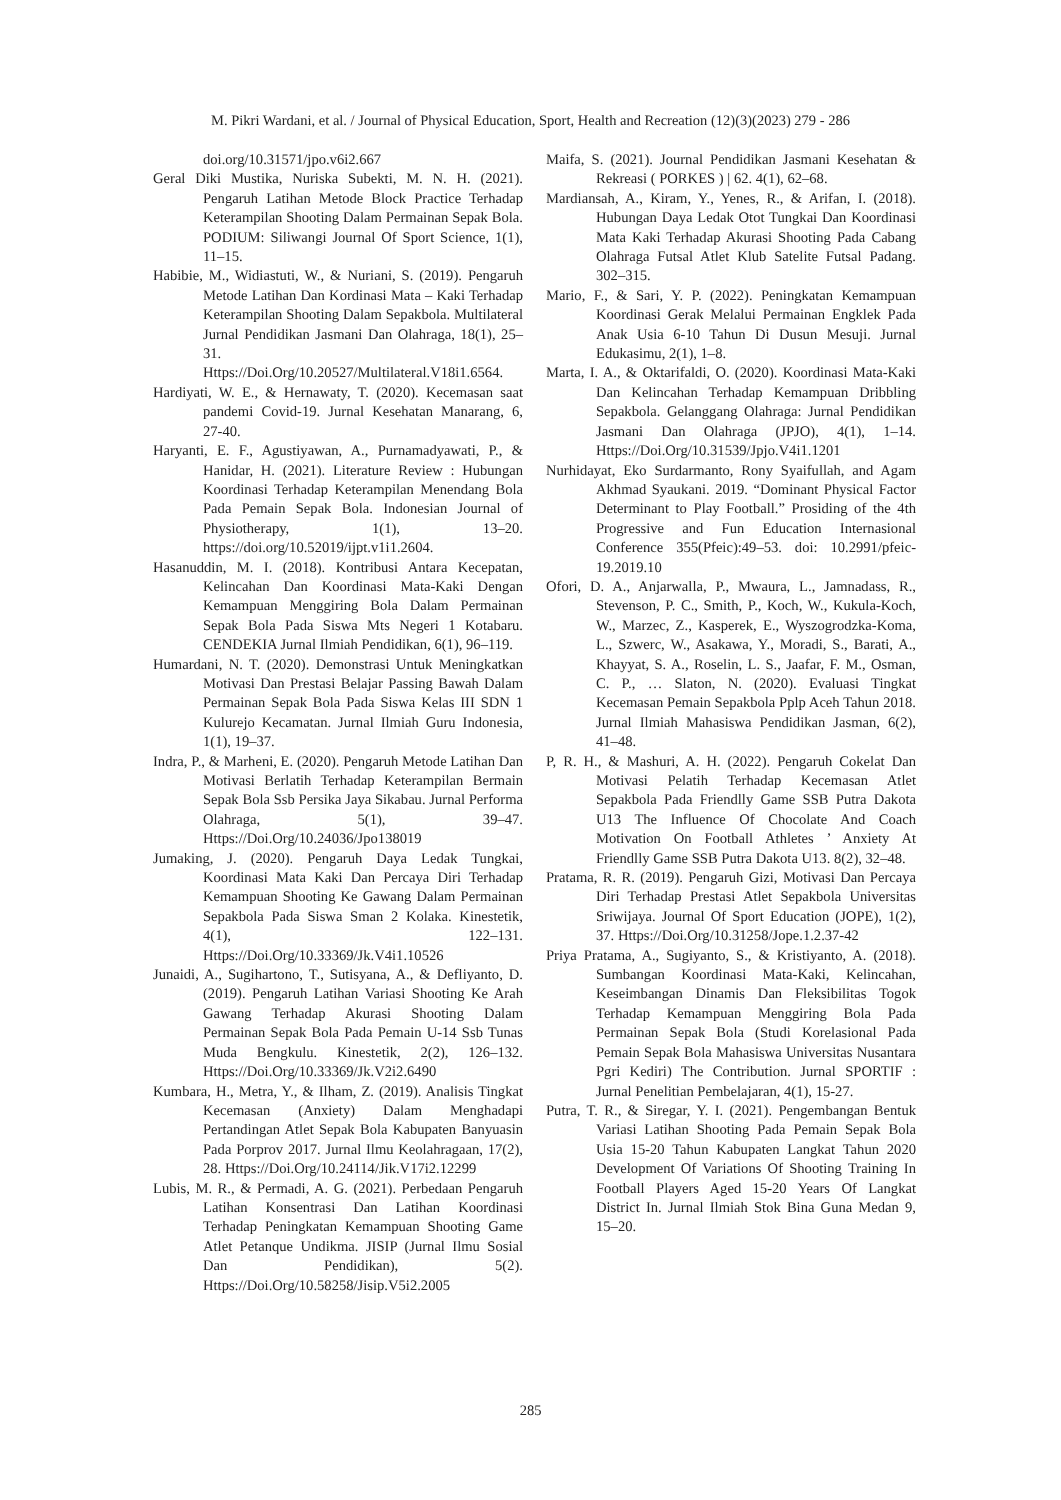M. Pikri Wardani, et al. / Journal of Physical Education, Sport, Health and Recreation (12)(3)(2023) 279 - 286
doi.org/10.31571/jpo.v6i2.667
Geral Diki Mustika, Nuriska Subekti, M. N. H. (2021). Pengaruh Latihan Metode Block Practice Terhadap Keterampilan Shooting Dalam Permainan Sepak Bola. PODIUM: Siliwangi Journal Of Sport Science, 1(1), 11–15.
Habibie, M., Widiastuti, W., & Nuriani, S. (2019). Pengaruh Metode Latihan Dan Kordinasi Mata – Kaki Terhadap Keterampilan Shooting Dalam Sepakbola. Multilateral Jurnal Pendidikan Jasmani Dan Olahraga, 18(1), 25–31. Https://Doi.Org/10.20527/Multilateral.V18i1.6564.
Hardiyati, W. E., & Hernawaty, T. (2020). Kecemasan saat pandemi Covid-19. Jurnal Kesehatan Manarang, 6, 27-40.
Haryanti, E. F., Agustiyawan, A., Purnamadyawati, P., & Hanidar, H. (2021). Literature Review : Hubungan Koordinasi Terhadap Keterampilan Menendang Bola Pada Pemain Sepak Bola. Indonesian Journal of Physiotherapy, 1(1), 13–20. https://doi.org/10.52019/ijpt.v1i1.2604.
Hasanuddin, M. I. (2018). Kontribusi Antara Kecepatan, Kelincahan Dan Koordinasi Mata-Kaki Dengan Kemampuan Menggiring Bola Dalam Permainan Sepak Bola Pada Siswa Mts Negeri 1 Kotabaru. CENDEKIA Jurnal Ilmiah Pendidikan, 6(1), 96–119.
Humardani, N. T. (2020). Demonstrasi Untuk Meningkatkan Motivasi Dan Prestasi Belajar Passing Bawah Dalam Permainan Sepak Bola Pada Siswa Kelas III SDN 1 Kulurejo Kecamatan. Jurnal Ilmiah Guru Indonesia, 1(1), 19–37.
Indra, P., & Marheni, E. (2020). Pengaruh Metode Latihan Dan Motivasi Berlatih Terhadap Keterampilan Bermain Sepak Bola Ssb Persika Jaya Sikabau. Jurnal Performa Olahraga, 5(1), 39–47. Https://Doi.Org/10.24036/Jpo138019
Jumaking, J. (2020). Pengaruh Daya Ledak Tungkai, Koordinasi Mata Kaki Dan Percaya Diri Terhadap Kemampuan Shooting Ke Gawang Dalam Permainan Sepakbola Pada Siswa Sman 2 Kolaka. Kinestetik, 4(1), 122–131. Https://Doi.Org/10.33369/Jk.V4i1.10526
Junaidi, A., Sugihartono, T., Sutisyana, A., & Defliyanto, D. (2019). Pengaruh Latihan Variasi Shooting Ke Arah Gawang Terhadap Akurasi Shooting Dalam Permainan Sepak Bola Pada Pemain U-14 Ssb Tunas Muda Bengkulu. Kinestetik, 2(2), 126–132. Https://Doi.Org/10.33369/Jk.V2i2.6490
Kumbara, H., Metra, Y., & Ilham, Z. (2019). Analisis Tingkat Kecemasan (Anxiety) Dalam Menghadapi Pertandingan Atlet Sepak Bola Kabupaten Banyuasin Pada Porprov 2017. Jurnal Ilmu Keolahragaan, 17(2), 28. Https://Doi.Org/10.24114/Jik.V17i2.12299
Lubis, M. R., & Permadi, A. G. (2021). Perbedaan Pengaruh Latihan Konsentrasi Dan Latihan Koordinasi Terhadap Peningkatan Kemampuan Shooting Game Atlet Petanque Undikma. JISIP (Jurnal Ilmu Sosial Dan Pendidikan), 5(2). Https://Doi.Org/10.58258/Jisip.V5i2.2005
Maifa, S. (2021). Journal Pendidikan Jasmani Kesehatan & Rekreasi ( PORKES ) | 62. 4(1), 62–68.
Mardiansah, A., Kiram, Y., Yenes, R., & Arifan, I. (2018). Hubungan Daya Ledak Otot Tungkai Dan Koordinasi Mata Kaki Terhadap Akurasi Shooting Pada Cabang Olahraga Futsal Atlet Klub Satelite Futsal Padang. 302–315.
Mario, F., & Sari, Y. P. (2022). Peningkatan Kemampuan Koordinasi Gerak Melalui Permainan Engklek Pada Anak Usia 6-10 Tahun Di Dusun Mesuji. Jurnal Edukasimu, 2(1), 1–8.
Marta, I. A., & Oktarifaldi, O. (2020). Koordinasi Mata-Kaki Dan Kelincahan Terhadap Kemampuan Dribbling Sepakbola. Gelanggang Olahraga: Jurnal Pendidikan Jasmani Dan Olahraga (JPJO), 4(1), 1–14. Https://Doi.Org/10.31539/Jpjo.V4i1.1201
Nurhidayat, Eko Surdarmanto, Rony Syaifullah, and Agam Akhmad Syaukani. 2019. “Dominant Physical Factor Determinant to Play Football.” Prosiding of the 4th Progressive and Fun Education Internasional Conference 355(Pfeic):49–53. doi: 10.2991/pfeic-19.2019.10
Ofori, D. A., Anjarwalla, P., Mwaura, L., Jamnadass, R., Stevenson, P. C., Smith, P., Koch, W., Kukula-Koch, W., Marzec, Z., Kasperek, E., Wyszogrodzka-Koma, L., Szwerc, W., Asakawa, Y., Moradi, S., Barati, A., Khayyat, S. A., Roselin, L. S., Jaafar, F. M., Osman, C. P., … Slaton, N. (2020). Evaluasi Tingkat Kecemasan Pemain Sepakbola Pplp Aceh Tahun 2018. Jurnal Ilmiah Mahasiswa Pendidikan Jasman, 6(2), 41–48.
P, R. H., & Mashuri, A. H. (2022). Pengaruh Cokelat Dan Motivasi Pelatih Terhadap Kecemasan Atlet Sepakbola Pada Friendlly Game SSB Putra Dakota U13 The Influence Of Chocolate And Coach Motivation On Football Athletes ’ Anxiety At Friendlly Game SSB Putra Dakota U13. 8(2), 32–48.
Pratama, R. R. (2019). Pengaruh Gizi, Motivasi Dan Percaya Diri Terhadap Prestasi Atlet Sepakbola Universitas Sriwijaya. Journal Of Sport Education (JOPE), 1(2), 37. Https://Doi.Org/10.31258/Jope.1.2.37-42
Priya Pratama, A., Sugiyanto, S., & Kristiyanto, A. (2018). Sumbangan Koordinasi Mata-Kaki, Kelincahan, Keseimbangan Dinamis Dan Fleksibilitas Togok Terhadap Kemampuan Menggiring Bola Pada Permainan Sepak Bola (Studi Korelasional Pada Pemain Sepak Bola Mahasiswa Universitas Nusantara Pgri Kediri) The Contribution. Jurnal SPORTIF : Jurnal Penelitian Pembelajaran, 4(1), 15-27.
Putra, T. R., & Siregar, Y. I. (2021). Pengembangan Bentuk Variasi Latihan Shooting Pada Pemain Sepak Bola Usia 15-20 Tahun Kabupaten Langkat Tahun 2020 Development Of Variations Of Shooting Training In Football Players Aged 15-20 Years Of Langkat District In. Jurnal Ilmiah Stok Bina Guna Medan 9, 15–20.
285